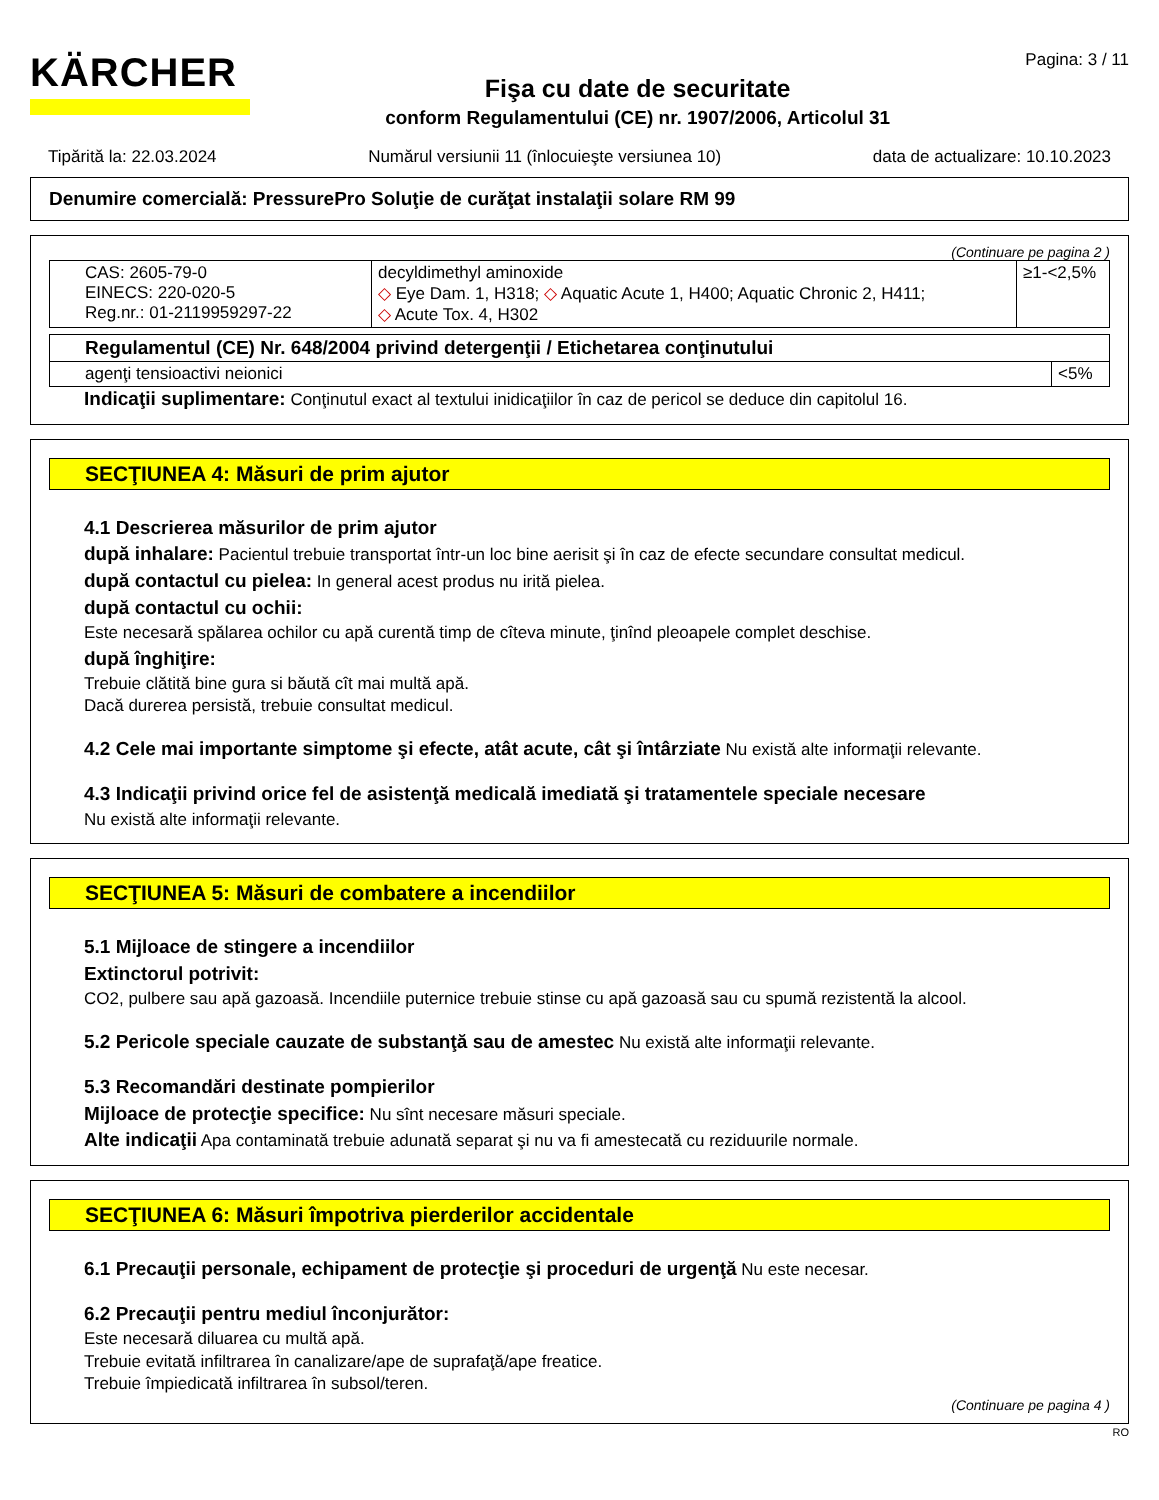KÄRCHER
Fişa cu date de securitate
conform Regulamentului (CE) nr. 1907/2006, Articolul 31
Pagina: 3 / 11
Tipărită la: 22.03.2024 Numărul versiunii 11 (înlocuieşte versiunea 10) data de actualizare: 10.10.2023
Denumire comercială: PressurePro Soluţie de curăţat instalaţii solare RM 99
(Continuare pe pagina 2 )
| CAS: 2605-79-0 EINECS: 220-020-5 Reg.nr.: 01-2119959297-22 | decyldimethyl aminoxide ◇ Eye Dam. 1, H318; ◇ Aquatic Acute 1, H400; Aquatic Chronic 2, H411; ◇ Acute Tox. 4, H302 | ≥1-<2,5% |
| Regulamentul (CE) Nr. 648/2004 privind detergenţii / Etichetarea conţinutului | |
| agenţi tensioactivi neionici | <5% |
Indicaţii suplimentare: Conţinutul exact al textului inidicaţiilor în caz de pericol se deduce din capitolul 16.
SECŢIUNEA 4: Măsuri de prim ajutor
4.1 Descrierea măsurilor de prim ajutor
după inhalare: Pacientul trebuie transportat într-un loc bine aerisit şi în caz de efecte secundare consultat medicul.
după contactul cu pielea: In general acest produs nu irită pielea.
după contactul cu ochii:
Este necesară spălarea ochilor cu apă curentă timp de cîteva minute, ţinînd pleoapele complet deschise.
după înghiţire:
Trebuie clătită bine gura si băută cît mai multă apă.
Dacă durerea persistă, trebuie consultat medicul.
4.2 Cele mai importante simptome şi efecte, atât acute, cât şi întârziate Nu există alte informaţii relevante.
4.3 Indicaţii privind orice fel de asistenţă medicală imediată şi tratamentele speciale necesare
Nu există alte informaţii relevante.
SECŢIUNEA 5: Măsuri de combatere a incendiilor
5.1 Mijloace de stingere a incendiilor
Extinctorul potrivit:
CO2, pulbere sau apă gazoasă. Incendiile puternice trebuie stinse cu apă gazoasă sau cu spumă rezistentă la alcool.
5.2 Pericole speciale cauzate de substanţă sau de amestec Nu există alte informaţii relevante.
5.3 Recomandări destinate pompierilor
Mijloace de protecţie specifice: Nu sînt necesare măsuri speciale.
Alte indicaţii Apa contaminată trebuie adunată separat şi nu va fi amestecată cu reziduurile normale.
SECŢIUNEA 6: Măsuri împotriva pierderilor accidentale
6.1 Precauţii personale, echipament de protecţie şi proceduri de urgenţă Nu este necesar.
6.2 Precauţii pentru mediul înconjurător:
Este necesară diluarea cu multă apă.
Trebuie evitată infiltrarea în canalizare/ape de suprafaţă/ape freatice.
Trebuie împiedicată infiltrarea în subsol/teren.
(Continuare pe pagina 4 )
RO